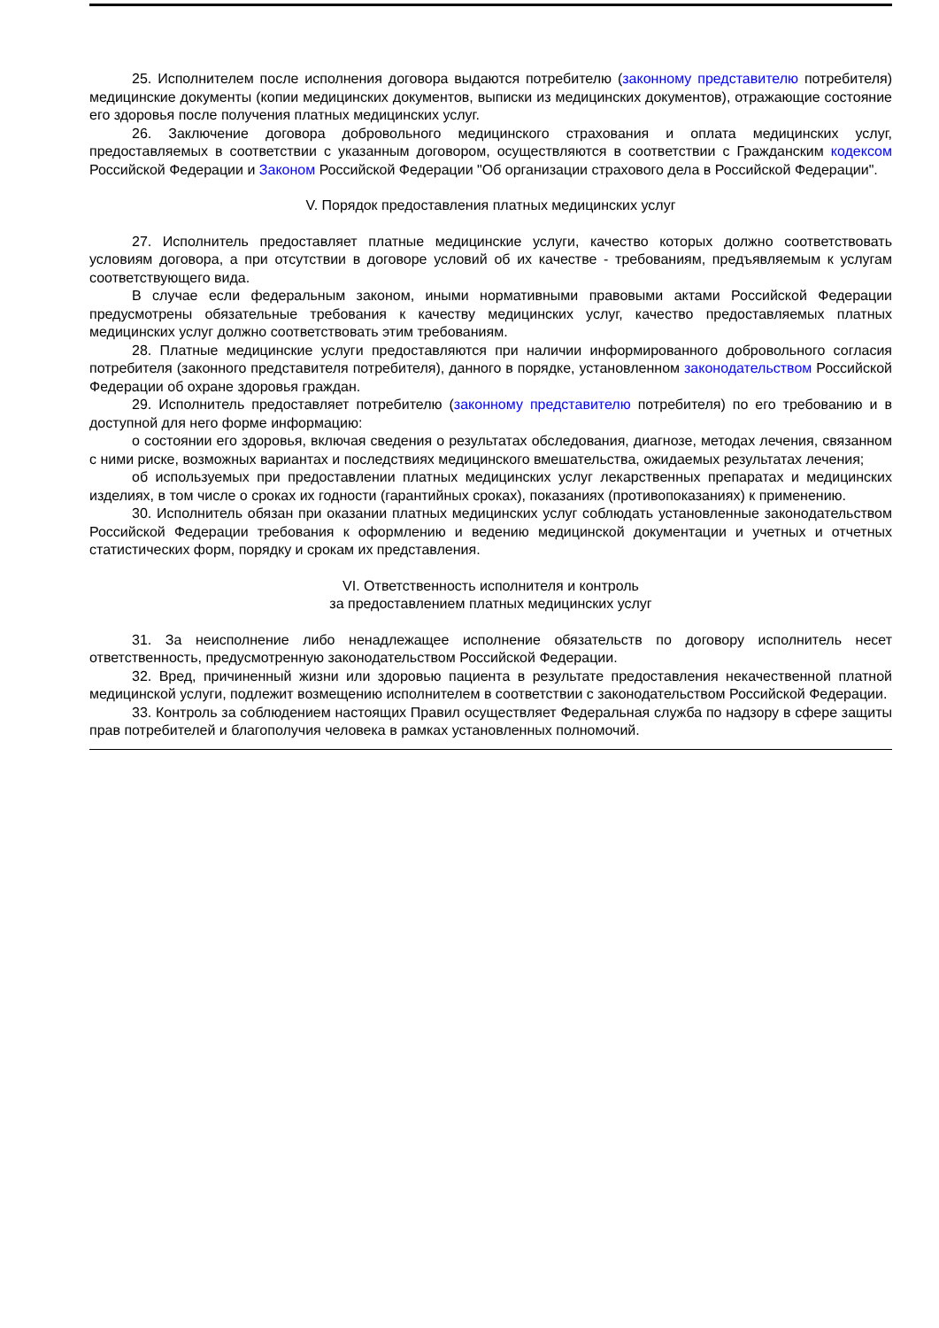25. Исполнителем после исполнения договора выдаются потребителю (законному представителю потребителя) медицинские документы (копии медицинских документов, выписки из медицинских документов), отражающие состояние его здоровья после получения платных медицинских услуг.
26. Заключение договора добровольного медицинского страхования и оплата медицинских услуг, предоставляемых в соответствии с указанным договором, осуществляются в соответствии с Гражданским кодексом Российской Федерации и Законом Российской Федерации "Об организации страхового дела в Российской Федерации".
V. Порядок предоставления платных медицинских услуг
27. Исполнитель предоставляет платные медицинские услуги, качество которых должно соответствовать условиям договора, а при отсутствии в договоре условий об их качестве - требованиям, предъявляемым к услугам соответствующего вида.
В случае если федеральным законом, иными нормативными правовыми актами Российской Федерации предусмотрены обязательные требования к качеству медицинских услуг, качество предоставляемых платных медицинских услуг должно соответствовать этим требованиям.
28. Платные медицинские услуги предоставляются при наличии информированного добровольного согласия потребителя (законного представителя потребителя), данного в порядке, установленном законодательством Российской Федерации об охране здоровья граждан.
29. Исполнитель предоставляет потребителю (законному представителю потребителя) по его требованию и в доступной для него форме информацию:
о состоянии его здоровья, включая сведения о результатах обследования, диагнозе, методах лечения, связанном с ними риске, возможных вариантах и последствиях медицинского вмешательства, ожидаемых результатах лечения;
об используемых при предоставлении платных медицинских услуг лекарственных препаратах и медицинских изделиях, в том числе о сроках их годности (гарантийных сроках), показаниях (противопоказаниях) к применению.
30. Исполнитель обязан при оказании платных медицинских услуг соблюдать установленные законодательством Российской Федерации требования к оформлению и ведению медицинской документации и учетных и отчетных статистических форм, порядку и срокам их представления.
VI. Ответственность исполнителя и контроль
за предоставлением платных медицинских услуг
31. За неисполнение либо ненадлежащее исполнение обязательств по договору исполнитель несет ответственность, предусмотренную законодательством Российской Федерации.
32. Вред, причиненный жизни или здоровью пациента в результате предоставления некачественной платной медицинской услуги, подлежит возмещению исполнителем в соответствии с законодательством Российской Федерации.
33. Контроль за соблюдением настоящих Правил осуществляет Федеральная служба по надзору в сфере защиты прав потребителей и благополучия человека в рамках установленных полномочий.